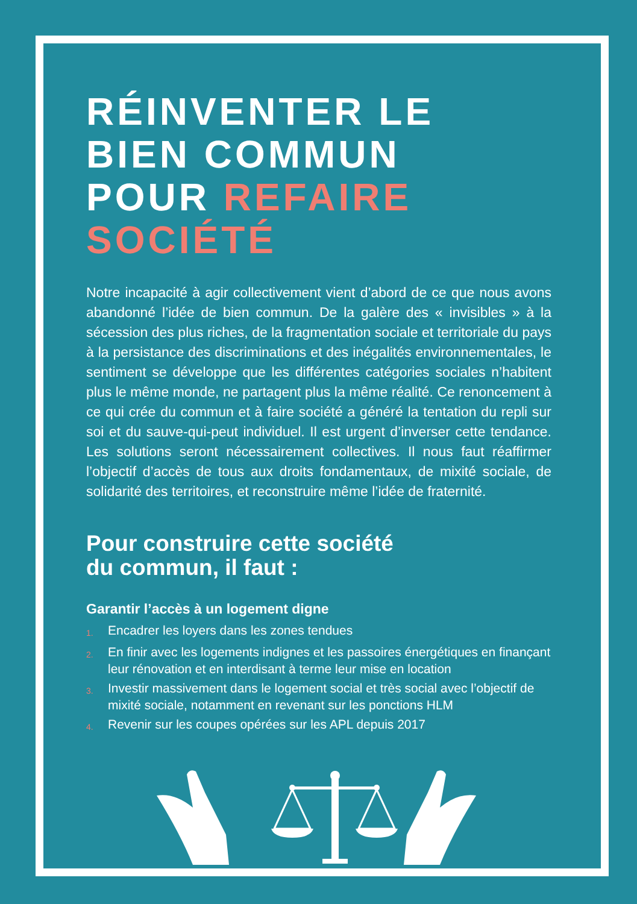RÉINVENTER LE
BIEN COMMUN
POUR REFAIRE
SOCIÉTÉ
Notre incapacité à agir collectivement vient d’abord de ce que nous avons abandonné l’idée de bien commun. De la galère des « invisibles » à la sécession des plus riches, de la fragmentation sociale et territoriale du pays à la persistance des discriminations et des inégalités environnementales, le sentiment se développe que les différentes catégories sociales n’habitent plus le même monde, ne partagent plus la même réalité. Ce renoncement à ce qui crée du commun et à faire société a généré la tentation du repli sur soi et du sauve-qui-peut individuel. Il est urgent d’inverser cette tendance. Les solutions seront nécessairement collectives. Il nous faut réaffirmer l’objectif d’accès de tous aux droits fondamentaux, de mixité sociale, de solidarité des territoires, et reconstruire même l’idée de fraternité.
Pour construire cette société
du commun, il faut :
Garantir l’accès à un logement digne
1. Encadrer les loyers dans les zones tendues
2. En finir avec les logements indignes et les passoires énergétiques en finançant leur rénovation et en interdisant à terme leur mise en location
3. Investir massivement dans le logement social et très social avec l’objectif de mixité sociale, notamment en revenant sur les ponctions HLM
4. Revenir sur les coupes opérées sur les APL depuis 2017